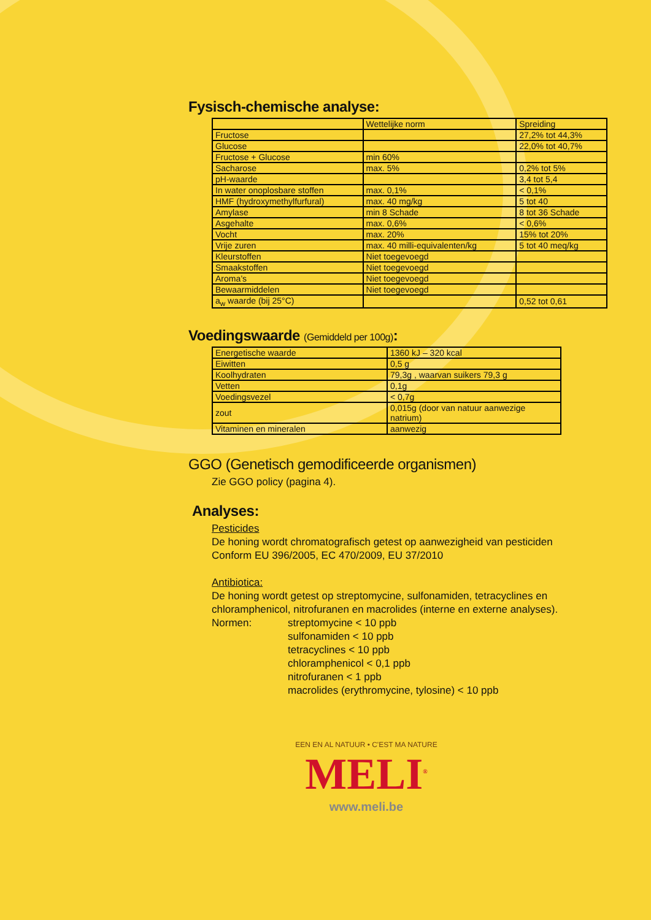Fysisch-chemische analyse:
| | Wettelijke norm | Spreiding |
| Fructose | | 27,2% tot 44,3% |
| Glucose | | 22,0% tot 40,7% |
| Fructose + Glucose | min 60% | |
| Sacharose | max. 5% | 0,2% tot 5% |
| pH-waarde | | 3,4 tot 5,4 |
| In water onoplosbare stoffen | max. 0,1% | < 0,1% |
| HMF (hydroxymethylfurfural) | max. 40 mg/kg | 5 tot 40 |
| Amylase | min 8 Schade | 8 tot 36 Schade |
| Asgehalte | max. 0,6% | < 0,6% |
| Vocht | max. 20% | 15% tot 20% |
| Vrije zuren | max. 40 milli-equivalenten/kg | 5 tot 40 meq/kg |
| Kleurstoffen | Niet toegevoegd | |
| Smaakstoffen | Niet toegevoegd | |
| Aroma’s | Niet toegevoegd | |
| Bewaarmiddelen | Niet toegevoegd | |
| a<sub>w</sub> waarde (bij 25°C) | | 0,52 tot 0,61 |
Voedingswaarde (Gemiddeld per 100g):
| Energetische waarde | 1360 kJ – 320 kcal |
| Eiwitten | 0,5 g |
| Koolhydraten | 79,3g , waarvan suikers 79,3 g |
| Vetten | 0,1g |
| Voedingsvezel | < 0,7g |
| zout | 0,015g (door van natuur aanwezige natrium) |
| Vitaminen en mineralen | aanwezig |
GGO (Genetisch gemodificeerde organismen)
Zie GGO policy (pagina 4).
Analyses:
Pesticides
De honing wordt chromatografisch getest op aanwezigheid van pesticiden
Conform EU 396/2005, EC 470/2009, EU 37/2010
Antibiotica:
De honing wordt getest op streptomycine, sulfonamiden, tetracyclines en chloramphenicol, nitrofuranen en macrolides (interne en externe analyses).
Normen: streptomycine < 10 ppb
sulfonamiden < 10 ppb
tetracyclines < 10 ppb
chloramphenicol < 0,1 ppb
nitrofuranen < 1 ppb
macrolides (erythromycine, tylosine) < 10 ppb
EEN EN AL NATUUR • C'EST MA NATURE
MELI<sup>®</sup>
www.meli.be